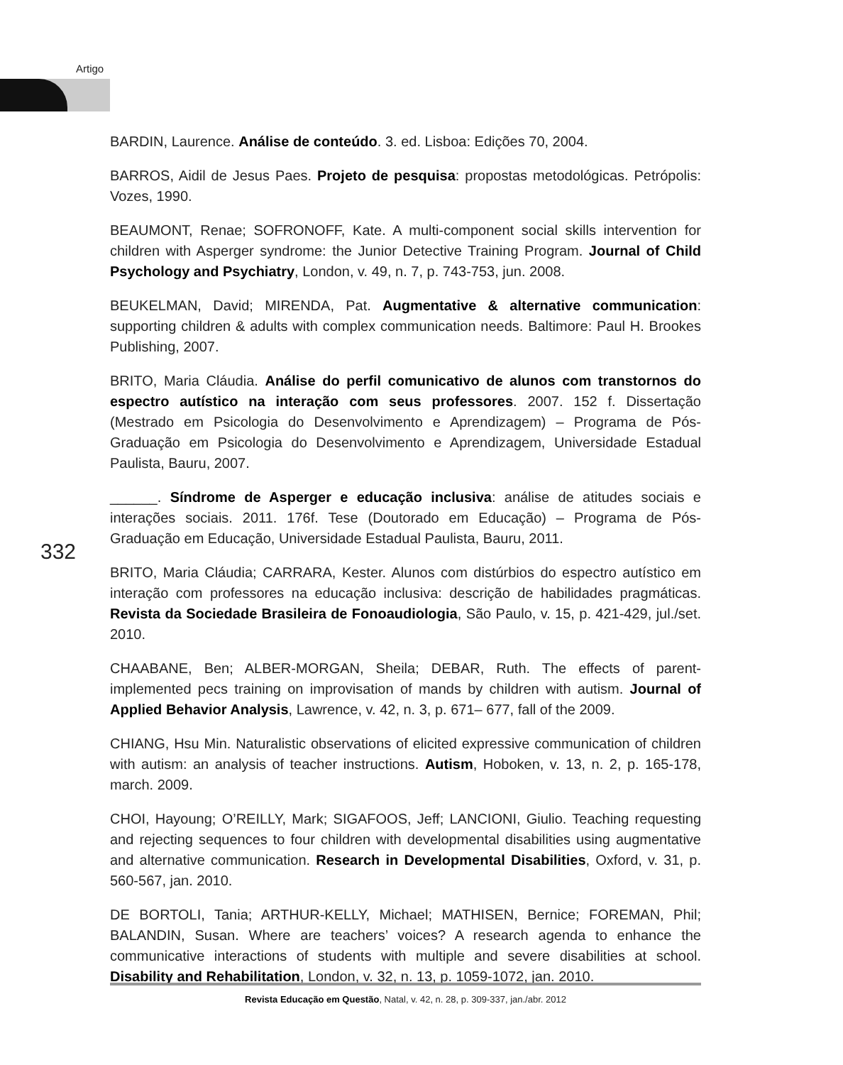Artigo
BARDIN, Laurence. Análise de conteúdo. 3. ed. Lisboa: Edições 70, 2004.
BARROS, Aidil de Jesus Paes. Projeto de pesquisa: propostas metodológicas. Petrópolis: Vozes, 1990.
BEAUMONT, Renae; SOFRONOFF, Kate. A multi-component social skills intervention for children with Asperger syndrome: the Junior Detective Training Program. Journal of Child Psychology and Psychiatry, London, v. 49, n. 7, p. 743-753, jun. 2008.
BEUKELMAN, David; MIRENDA, Pat. Augmentative & alternative communication: supporting children & adults with complex communication needs. Baltimore: Paul H. Brookes Publishing, 2007.
BRITO, Maria Cláudia. Análise do perfil comunicativo de alunos com transtornos do espectro autístico na interação com seus professores. 2007. 152 f. Dissertação (Mestrado em Psicologia do Desenvolvimento e Aprendizagem) – Programa de Pós-Graduação em Psicologia do Desenvolvimento e Aprendizagem, Universidade Estadual Paulista, Bauru, 2007.
______. Síndrome de Asperger e educação inclusiva: análise de atitudes sociais e interações sociais. 2011. 176f. Tese (Doutorado em Educação) – Programa de Pós-Graduação em Educação, Universidade Estadual Paulista, Bauru, 2011.
BRITO, Maria Cláudia; CARRARA, Kester. Alunos com distúrbios do espectro autístico em interação com professores na educação inclusiva: descrição de habilidades pragmáticas. Revista da Sociedade Brasileira de Fonoaudiologia, São Paulo, v. 15, p. 421-429, jul./set. 2010.
CHAABANE, Ben; ALBER-MORGAN, Sheila; DEBAR, Ruth. The effects of parent-implemented pecs training on improvisation of mands by children with autism. Journal of Applied Behavior Analysis, Lawrence, v. 42, n. 3, p. 671– 677, fall of the 2009.
CHIANG, Hsu Min. Naturalistic observations of elicited expressive communication of children with autism: an analysis of teacher instructions. Autism, Hoboken, v. 13, n. 2, p. 165-178, march. 2009.
CHOI, Hayoung; O’REILLY, Mark; SIGAFOOS, Jeff; LANCIONI, Giulio. Teaching requesting and rejecting sequences to four children with developmental disabilities using augmentative and alternative communication. Research in Developmental Disabilities, Oxford, v. 31, p. 560-567, jan. 2010.
DE BORTOLI, Tania; ARTHUR-KELLY, Michael; MATHISEN, Bernice; FOREMAN, Phil; BALANDIN, Susan. Where are teachers’ voices? A research agenda to enhance the communicative interactions of students with multiple and severe disabilities at school. Disability and Rehabilitation, London, v. 32, n. 13, p. 1059-1072, jan. 2010.
332
Revista Educação em Questão, Natal, v. 42, n. 28, p. 309-337, jan./abr. 2012